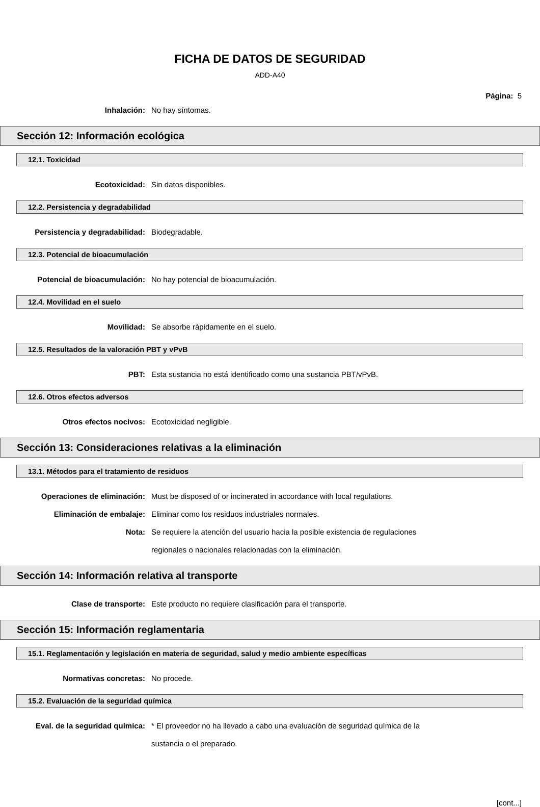FICHA DE DATOS DE SEGURIDAD
ADD-A40
Página: 5
Inhalación: No hay síntomas.
Sección 12: Información ecológica
12.1. Toxicidad
Ecotoxicidad: Sin datos disponibles.
12.2. Persistencia y degradabilidad
Persistencia y degradabilidad: Biodegradable.
12.3. Potencial de bioacumulación
Potencial de bioacumulación: No hay potencial de bioacumulación.
12.4. Movilidad en el suelo
Movilidad: Se absorbe rápidamente en el suelo.
12.5. Resultados de la valoración PBT y vPvB
PBT: Esta sustancia no está identificado como una sustancia PBT/vPvB.
12.6. Otros efectos adversos
Otros efectos nocivos: Ecotoxicidad negligible.
Sección 13: Consideraciones relativas a la eliminación
13.1. Métodos para el tratamiento de residuos
Operaciones de eliminación: Must be disposed of or incinerated in accordance with local regulations.
Eliminación de embalaje: Eliminar como los residuos industriales normales.
Nota: Se requiere la atención del usuario hacia la posible existencia de regulaciones regionales o nacionales relacionadas con la eliminación.
Sección 14: Información relativa al transporte
Clase de transporte: Este producto no requiere clasificación para el transporte.
Sección 15: Información reglamentaria
15.1. Reglamentación y legislación en materia de seguridad, salud y medio ambiente específicas
Normativas concretas: No procede.
15.2. Evaluación de la seguridad química
Eval. de la seguridad química: * El proveedor no ha llevado a cabo una evaluación de seguridad química de la sustancia o el preparado.
[cont...]